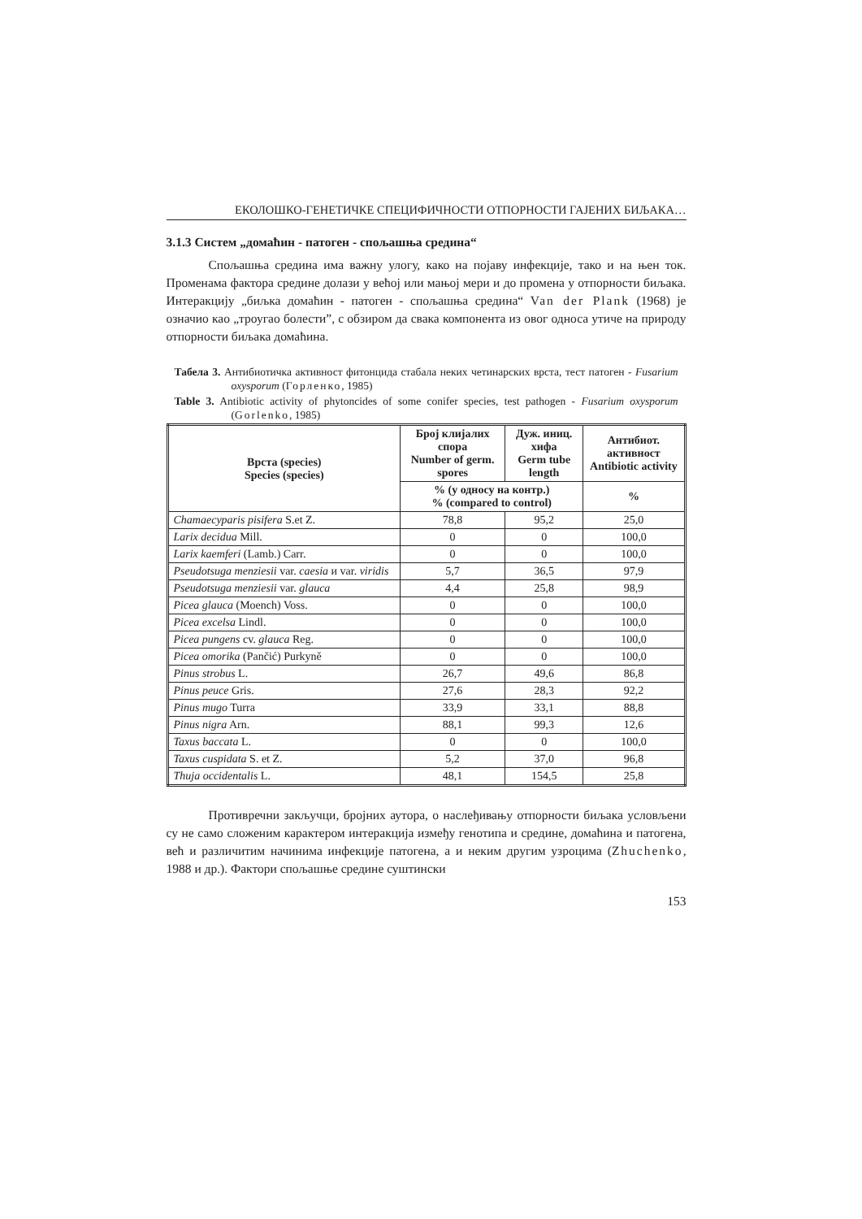ЕКОЛОШКО-ГЕНЕТИЧКЕ СПЕЦИФИЧНОСТИ ОТПОРНОСТИ ГАЈЕНИХ БИЉАКА…
3.1.3 Систем „домаћин - патоген - спољашња средина“
Спољашња средина има важну улогу, како на појаву инфекције, тако и на њен ток. Променама фактора средине долази у већој или мањој мери и до промена у отпорности биљака. Интеракцију „биљка домаћин - патоген - спољашња средина“ Van der Plank (1968) је означио као „троугао болести”, с обзиром да свака компонента из овог односа утиче на природу отпорности биљака домаћина.
Табела 3. Антибиотичка активност фитонцида стабала неких четинарских врста, тест патоген - Fusarium oxysporum (Горленко, 1985)
Table 3. Antibiotic activity of phytoncides of some conifer species, test pathogen - Fusarium oxysporum (Gorlenko, 1985)
| Врста (species) Species (species) | Број клијалих спора Number of germ. spores | Дуж. иниц. хифа Germ tube length | Антибиот. активност Antibiotic activity |
| --- | --- | --- | --- |
| | % (у односу на контр.) % (compared to control) | | % |
| Chamaecyparis pisifera S.et Z. | 78,8 | 95,2 | 25,0 |
| Larix decidua Mill. | 0 | 0 | 100,0 |
| Larix kaemferi (Lamb.) Carr. | 0 | 0 | 100,0 |
| Pseudotsuga menziesii var. caesia и var. viridis | 5,7 | 36,5 | 97,9 |
| Pseudotsuga menziesii var. glauca | 4,4 | 25,8 | 98,9 |
| Picea glauca (Moench) Voss. | 0 | 0 | 100,0 |
| Picea excelsa Lindl. | 0 | 0 | 100,0 |
| Picea pungens cv. glauca Reg. | 0 | 0 | 100,0 |
| Picea omorika (Pančić) Purkyně | 0 | 0 | 100,0 |
| Pinus strobus L. | 26,7 | 49,6 | 86,8 |
| Pinus peuce Gris. | 27,6 | 28,3 | 92,2 |
| Pinus mugo Turra | 33,9 | 33,1 | 88,8 |
| Pinus nigra Arn. | 88,1 | 99,3 | 12,6 |
| Taxus baccata L. | 0 | 0 | 100,0 |
| Taxus cuspidata S. et Z. | 5,2 | 37,0 | 96,8 |
| Thuja occidentalis L. | 48,1 | 154,5 | 25,8 |
Противречни закључци, бројних аутора, о наслеђивању отпорности биљака условљени су не само сложеним карактером интеракција између генотипа и средине, домаћина и патогена, већ и различитим начинима инфекције патогена, а и неким другим узроцима (Zhuchenko, 1988 и др.). Фактори спољашње средине суштински
153